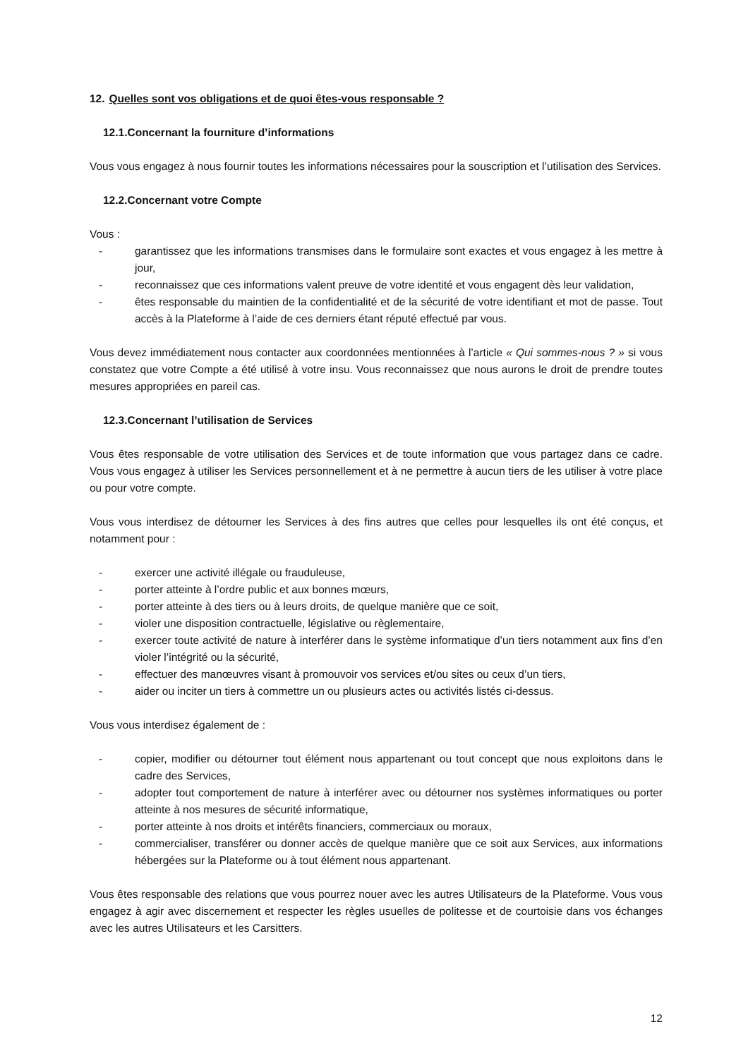12. Quelles sont vos obligations et de quoi êtes-vous responsable ?
12.1.Concernant la fourniture d’informations
Vous vous engagez à nous fournir toutes les informations nécessaires pour la souscription et l’utilisation des Services.
12.2.Concernant votre Compte
Vous :
- garantissez que les informations transmises dans le formulaire sont exactes et vous engagez à les mettre à jour,
- reconnaissez que ces informations valent preuve de votre identité et vous engagent dès leur validation,
- êtes responsable du maintien de la confidentialité et de la sécurité de votre identifiant et mot de passe. Tout accès à la Plateforme à l’aide de ces derniers étant réputé effectué par vous.
Vous devez immédiatement nous contacter aux coordonnées mentionnées à l’article « Qui sommes-nous ? » si vous constatez que votre Compte a été utilisé à votre insu. Vous reconnaissez que nous aurons le droit de prendre toutes mesures appropriées en pareil cas.
12.3.Concernant l’utilisation de Services
Vous êtes responsable de votre utilisation des Services et de toute information que vous partagez dans ce cadre. Vous vous engagez à utiliser les Services personnellement et à ne permettre à aucun tiers de les utiliser à votre place ou pour votre compte.
Vous vous interdisez de détourner les Services à des fins autres que celles pour lesquelles ils ont été conçus, et notamment pour :
- exercer une activité illégale ou frauduleuse,
- porter atteinte à l’ordre public et aux bonnes mœurs,
- porter atteinte à des tiers ou à leurs droits, de quelque manière que ce soit,
- violer une disposition contractuelle, législative ou règlementaire,
- exercer toute activité de nature à interférer dans le système informatique d’un tiers notamment aux fins d’en violer l’intégrité ou la sécurité,
- effectuer des manœuvres visant à promouvoir vos services et/ou sites ou ceux d’un tiers,
- aider ou inciter un tiers à commettre un ou plusieurs actes ou activités listés ci-dessus.
Vous vous interdisez également de :
- copier, modifier ou détourner tout élément nous appartenant ou tout concept que nous exploitons dans le cadre des Services,
- adopter tout comportement de nature à interférer avec ou détourner nos systèmes informatiques ou porter atteinte à nos mesures de sécurité informatique,
- porter atteinte à nos droits et intérêts financiers, commerciaux ou moraux,
- commercialiser, transférer ou donner accès de quelque manière que ce soit aux Services, aux informations hébergées sur la Plateforme ou à tout élément nous appartenant.
Vous êtes responsable des relations que vous pourrez nouer avec les autres Utilisateurs de la Plateforme. Vous vous engagez à agir avec discernement et respecter les règles usuelles de politesse et de courtoisie dans vos échanges avec les autres Utilisateurs et les Carsitters.
12